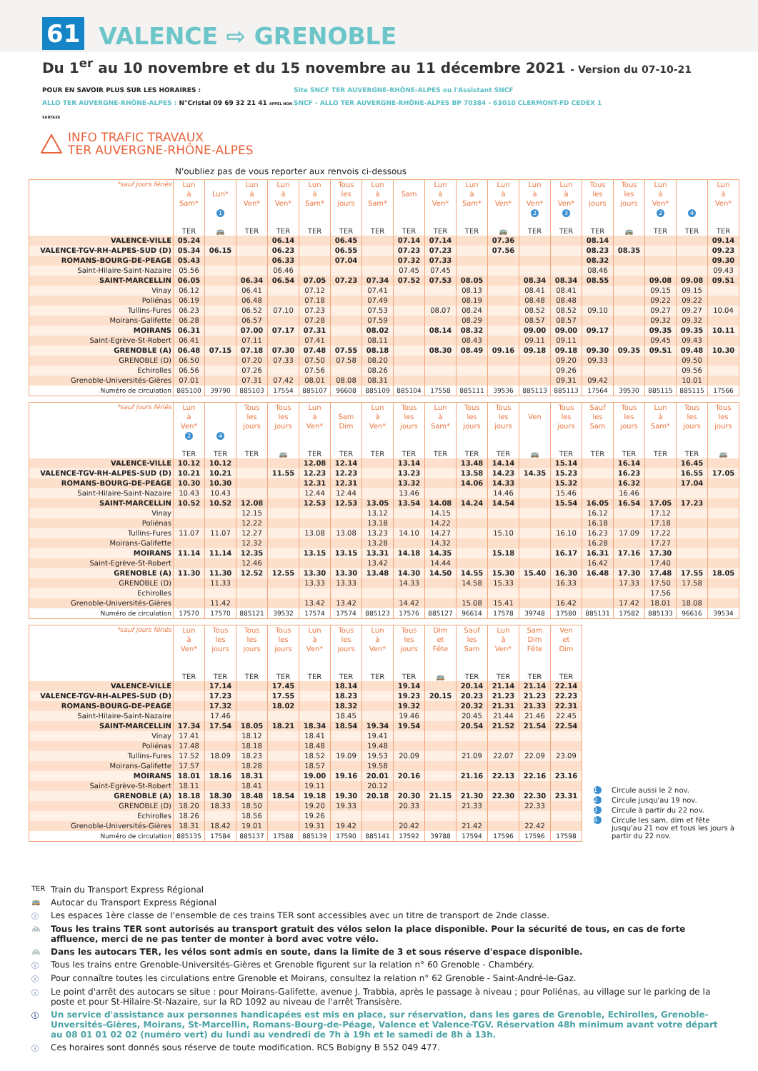61
VALENCE ⇨ GRENOBLE
Du 1<sup>er</sup> au 10 novembre et du 15 novembre au 11 décembre 2021 - Version du 07-10-21
POUR EN SAVOIR PLUS SUR LES HORAIRES :
ALLO TER AUVERGNE-RHÔNE-ALPES : N°Cristal 09 69 32 21 41 APPEL NON SURTAXE
Site SNCF TER AUVERGNE-RHÔNE-ALPES ou l'Assistant SNCF
SNCF - ALLO TER AUVERGNE-RHÔNE-ALPES BP 70384 - 63010 CLERMONT-FD CEDEX 1
INFO TRAFIC TRAVAUX
TER AUVERGNE-RHÔNE-ALPES
N'oubliez pas de vous reporter aux renvois ci-dessous
| *sauf jours fériés | Lun à Sam* | Lun* 1 | Lun à Ven* | Lun à Ven* | Lun à Sam* | Tous les jours | Lun à Sam* | Sam | Lun à Ven* | Lun à Sam* | Lun à Ven* | Lun à Ven* 2 | Lun à Ven* 3 | Tous les jours | Tous les jours | Lun à Ven* 2 | 4 | Lun à Ven* |
| --- | --- | --- | --- | --- | --- | --- | --- | --- | --- | --- | --- | --- | --- | --- | --- | --- | --- | --- |
| | TER | 🚌 | TER | TER | TER | TER | TER | TER | TER | TER | 🚌 | TER | TER | TER | 🚌 | TER | TER | TER |
| VALENCE-VILLE | 05.24 | | | 06.14 | | 06.45 | | 07.14 | 07.14 | | 07.36 | | | 08.14 | | | | 09.14 |
| VALENCE-TGV-RH-ALPES-SUD (D) | 05.34 | 06.15 | | 06.23 | | 06.55 | | 07.23 | 07.23 | | 07.56 | | | 08.23 | 08.35 | | | 09.23 |
| ROMANS-BOURG-DE-PEAGE | 05.43 | | | 06.33 | | 07.04 | | 07.32 | 07.33 | | | | | 08.32 | | | | 09.30 |
| Saint-Hilaire-Saint-Nazaire | 05.56 | | | 06.46 | | | | 07.45 | 07.45 | | | | | 08.46 | | | | 09.43 |
| SAINT-MARCELLIN | 06.05 | | 06.34 | 06.54 | 07.05 | 07.23 | 07.34 | 07.52 | 07.53 | 08.05 | | 08.34 | 08.34 | 08.55 | | 09.08 | 09.08 | 09.51 |
| Vinay | 06.12 | | 06.41 | | 07.12 | | 07.41 | | | 08.13 | | 08.41 | 08.41 | | | 09.15 | 09.15 | |
| Poliénas | 06.19 | | 06.48 | | 07.18 | | 07.49 | | | 08.19 | | 08.48 | 08.48 | | | 09.22 | 09.22 | |
| Tullins-Fures | 06.23 | | 06.52 | 07.10 | 07.23 | | 07.53 | | 08.07 | 08.24 | | 08.52 | 08.52 | 09.10 | | 09.27 | 09.27 | 10.04 |
| Moirans-Galifette | 06.28 | | 06.57 | | 07.28 | | 07.59 | | | 08.29 | | 08.57 | 08.57 | | | 09.32 | 09.32 | |
| MOIRANS | 06.31 | | 07.00 | 07.17 | 07.31 | | 08.02 | | 08.14 | 08.32 | | 09.00 | 09.00 | 09.17 | | 09.35 | 09.35 | 10.11 |
| Saint-Egrève-St-Robert | 06.41 | | 07.11 | | 07.41 | | 08.11 | | | 08.43 | | 09.11 | 09.11 | | | 09.45 | 09.43 | |
| GRENOBLE (A) | 06.48 | 07.15 | 07.18 | 07.30 | 07.48 | 07.55 | 08.18 | | 08.30 | 08.49 | 09.16 | 09.18 | 09.18 | 09.30 | 09.35 | 09.51 | 09.48 | 10.30 |
| GRENOBLE (D) | 06.50 | | 07.20 | 07.33 | 07.50 | 07.58 | 08.20 | | | | | | 09.20 | 09.33 | | | 09.50 | |
| Echirolles | 06.56 | | 07.26 | | 07.56 | | 08.26 | | | | | | 09.26 | | | | 09.56 | |
| Grenoble-Universités-Gières | 07.01 | | 07.31 | 07.42 | 08.01 | 08.08 | 08.31 | | | | | | 09.31 | 09.42 | | | 10.01 | |
| Numéro de circulation | 885100 | 39790 | 885103 | 17554 | 885107 | 96608 | 885109 | 885104 | 17558 | 885111 | 39536 | 885113 | 885113 | 17564 | 39530 | 885115 | 885115 | 17566 |
| *sauf jours fériés | Lun à Ven* 2 | 4 | Tous les jours | Tous les jours | Lun à Ven* | Sam Dim | Lun à Ven* | Tous les jours | Lun à Sam* | Tous les jours | Tous les jours | Ven | Tous les jours | Sauf les Sam | Tous les jours | Lun à Sam* | Tous les jours | Tous les jours |
| --- | --- | --- | --- | --- | --- | --- | --- | --- | --- | --- | --- | --- | --- | --- | --- | --- | --- | --- |
| | TER | TER | TER | 🚌 | TER | TER | TER | TER | TER | TER | TER | 🚌 | TER | TER | TER | TER | TER | 🚌 |
| VALENCE-VILLE | 10.12 | 10.12 | | | 12.08 | 12.14 | | 13.14 | | 13.48 | 14.14 | | 15.14 | | 16.14 | | 16.45 | |
| VALENCE-TGV-RH-ALPES-SUD (D) | 10.21 | 10.21 | | 11.55 | 12.23 | 12.23 | | 13.23 | | 13.58 | 14.23 | 14.35 | 15.23 | | 16.23 | | 16.55 | 17.05 |
| ROMANS-BOURG-DE-PEAGE | 10.30 | 10.30 | | | 12.31 | 12.31 | | 13.32 | | 14.06 | 14.33 | | 15.32 | | 16.32 | | 17.04 | |
| Saint-Hilaire-Saint-Nazaire | 10.43 | 10.43 | | | 12.44 | 12.44 | | 13.46 | | | 14.46 | | 15.46 | | 16.46 | | | |
| SAINT-MARCELLIN | 10.52 | 10.52 | 12.08 | | 12.53 | 12.53 | 13.05 | 13.54 | 14.08 | 14.24 | 14.54 | | 15.54 | 16.05 | 16.54 | 17.05 | 17.23 | |
| Vinay | | | 12.15 | | | | 13.12 | | 14.15 | | | | | 16.12 | | 17.12 | | |
| Poliénas | | | 12.22 | | | | 13.18 | | 14.22 | | | | | 16.18 | | 17.18 | | |
| Tullins-Fures | 11.07 | 11.07 | 12.27 | | 13.08 | 13.08 | 13.23 | 14.10 | 14.27 | | 15.10 | | 16.10 | 16.23 | 17.09 | 17.22 | | |
| Moirans-Galifette | | | 12.32 | | | | 13.28 | | 14.32 | | | | | 16.28 | | 17.27 | | |
| MOIRANS | 11.14 | 11.14 | 12.35 | | 13.15 | 13.15 | 13.31 | 14.18 | 14.35 | | 15.18 | | 16.17 | 16.31 | 17.16 | 17.30 | | |
| Saint-Egrève-St-Robert | | | 12.46 | | | | 13.42 | | 14.44 | | | | | 16.42 | | 17.40 | | |
| GRENOBLE (A) | 11.30 | 11.30 | 12.52 | 12.55 | 13.30 | 13.30 | 13.48 | 14.30 | 14.50 | 14.55 | 15.30 | 15.40 | 16.30 | 16.48 | 17.30 | 17.48 | 17.55 | 18.05 |
| GRENOBLE (D) | | 11.33 | | | 13.33 | 13.33 | | 14.33 | | 14.58 | 15.33 | | 16.33 | | 17.33 | 17.50 | 17.58 | |
| Echirolles | | | | | | | | | | | | | | | | 17.56 | | |
| Grenoble-Universités-Gières | | 11.42 | | | 13.42 | 13.42 | | 14.42 | | 15.08 | 15.41 | | 16.42 | | 17.42 | 18.01 | 18.08 | |
| Numéro de circulation | 17570 | 17570 | 885121 | 39532 | 17574 | 17574 | 885123 | 17576 | 885127 | 96614 | 17578 | 39748 | 17580 | 885131 | 17582 | 885133 | 96616 | 39534 |
| *sauf jours fériés | Lun à Ven* | Tous les jours | Tous les jours | Tous les jours | Lun à Ven* | Tous les jours | Lun à Ven* | Tous les jours | Dim et Fête | Sauf les Sam | Lun à Ven* | Sam Dim Fête | Ven et Dim |
| --- | --- | --- | --- | --- | --- | --- | --- | --- | --- | --- | --- | --- | --- |
| | TER | TER | TER | TER | TER | TER | TER | TER | 🚌 | TER | TER | TER | TER |
| VALENCE-VILLE | | 17.14 | | 17.45 | | 18.14 | | 19.14 | | 20.14 | 21.14 | 21.14 | 22.14 |
| VALENCE-TGV-RH-ALPES-SUD (D) | | 17.23 | | 17.55 | | 18.23 | | 19.23 | 20.15 | 20.23 | 21.23 | 21.23 | 22.23 |
| ROMANS-BOURG-DE-PEAGE | | 17.32 | | 18.02 | | 18.32 | | 19.32 | | 20.32 | 21.31 | 21.33 | 22.31 |
| Saint-Hilaire-Saint-Nazaire | | 17.46 | | | | 18.45 | | 19.46 | | 20.45 | 21.44 | 21.46 | 22.45 |
| SAINT-MARCELLIN | 17.34 | 17.54 | 18.05 | 18.21 | 18.34 | 18.54 | 19.34 | 19.54 | | 20.54 | 21.52 | 21.54 | 22.54 |
| Vinay | 17.41 | | 18.12 | | 18.41 | | 19.41 | | | | | | |
| Poliénas | 17.48 | | 18.18 | | 18.48 | | 19.48 | | | | | | |
| Tullins-Fures | 17.52 | 18.09 | 18.23 | | 18.52 | 19.09 | 19.53 | 20.09 | | 21.09 | 22.07 | 22.09 | 23.09 |
| Moirans-Galifette | 17.57 | | 18.28 | | 18.57 | | 19.58 | | | | | | |
| MOIRANS | 18.01 | 18.16 | 18.31 | | 19.00 | 19.16 | 20.01 | 20.16 | | 21.16 | 22.13 | 22.16 | 23.16 |
| Saint-Egrève-St-Robert | 18.11 | | 18.41 | | 19.11 | | 20.12 | | | | | | |
| GRENOBLE (A) | 18.18 | 18.30 | 18.48 | 18.54 | 19.18 | 19.30 | 20.18 | 20.30 | 21.15 | 21.30 | 22.30 | 22.30 | 23.31 |
| GRENOBLE (D) | 18.20 | 18.33 | 18.50 | | 19.20 | 19.33 | | 20.33 | | 21.33 | | 22.33 | |
| Echirolles | 18.26 | | 18.56 | | 19.26 | | | | | | | | |
| Grenoble-Universités-Gières | 18.31 | 18.42 | 19.01 | | 19.31 | 19.42 | | 20.42 | | 21.42 | | 22.42 | |
| Numéro de circulation | 885135 | 17584 | 885137 | 17588 | 885139 | 17590 | 885141 | 17592 | 39788 | 17594 | 17596 | 17596 | 17598 |
1 Circule aussi le 2 nov.
2 Circule jusqu'au 19 nov.
3 Circule à partir du 22 nov.
4 Circule les sam, dim et fête jusqu'au 21 nov et tous les jours à partir du 22 nov.
TER Train du Transport Express Régional
🚌 Autocar du Transport Express Régional
ⓘ Les espaces 1ère classe de l'ensemble de ces trains TER sont accessibles avec un titre de transport de 2nde classe.
🚲 Tous les trains TER sont autorisés au transport gratuit des vélos selon la place disponible. Pour la sécurité de tous, en cas de forte affluence, merci de ne pas tenter de monter à bord avec votre vélo.
🚲 Dans les autocars TER, les vélos sont admis en soute, dans la limite de 3 et sous réserve d'espace disponible.
ⓘ Tous les trains entre Grenoble-Universités-Gières et Grenoble figurent sur la relation n° 60 Grenoble - Chambéry.
ⓘ Pour connaître toutes les circulations entre Grenoble et Moirans, consultez la relation n° 62 Grenoble - Saint-André-le-Gaz.
ⓘ Le point d'arrêt des autocars se situe : pour Moirans-Galifette, avenue J. Trabbia, après le passage à niveau ; pour Poliénas, au village sur le parking de la poste et pour St-Hilaire-St-Nazaire, sur la RD 1092 au niveau de l'arrêt Transisère.
ⓘ Un service d'assistance aux personnes handicapées est mis en place, sur réservation, dans les gares de Grenoble, Echirolles, Grenoble-Unversités-Gières, Moirans, St-Marcellin, Romans-Bourg-de-Péage, Valence et Valence-TGV. Réservation 48h minimum avant votre départ au 08 01 01 02 02 (numéro vert) du lundi au vendredi de 7h à 19h et le samedi de 8h à 13h.
ⓘ Ces horaires sont donnés sous réserve de toute modification. RCS Bobigny B 552 049 477.